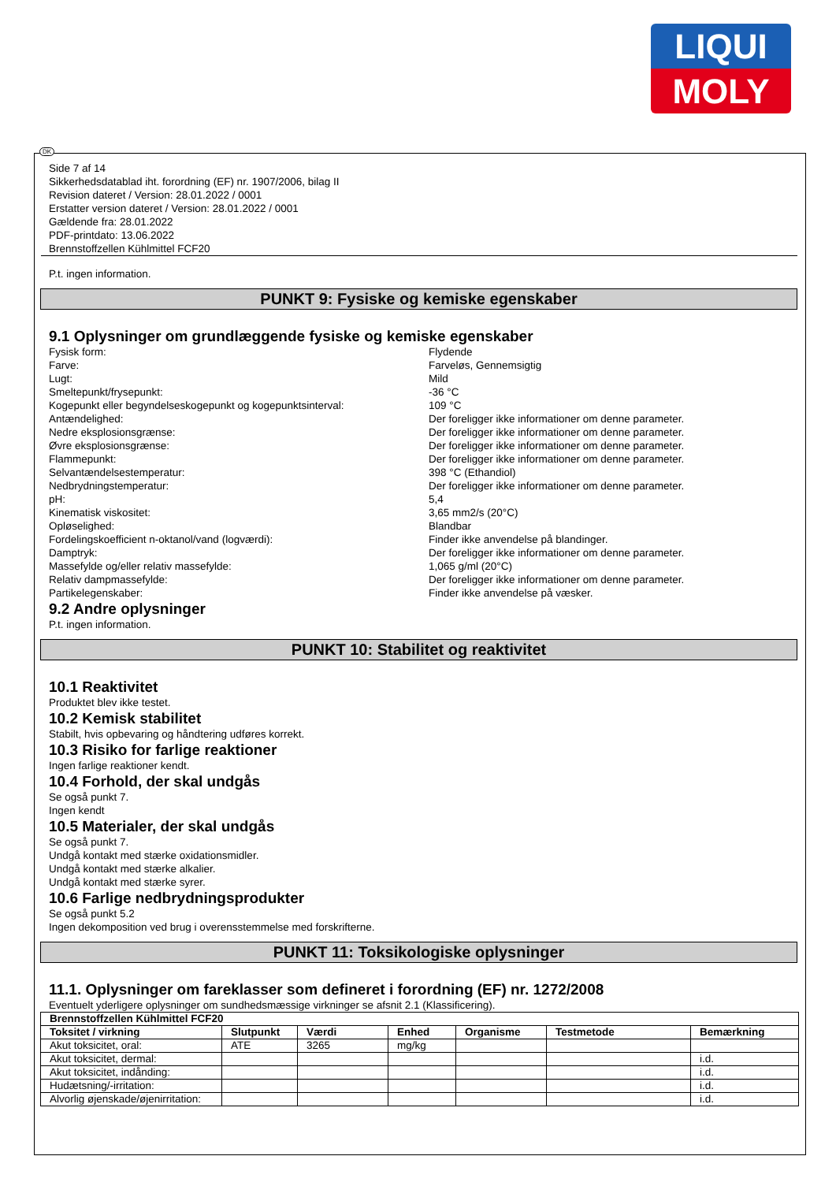LIQUI
MOLY
Side 7 af 14
Sikkerhedsdatablad iht. forordning (EF) nr. 1907/2006, bilag II
Revision dateret / Version: 28.01.2022 / 0001
Erstatter version dateret / Version: 28.01.2022 / 0001
Gældende fra: 28.01.2022
PDF-printdato: 13.06.2022
Brennstoffzellen Kühlmittel FCF20
P.t. ingen information.
PUNKT 9: Fysiske og kemiske egenskaber
9.1 Oplysninger om grundlæggende fysiske og kemiske egenskaber
Fysisk form: Flydende Farve: Farveløs, Gennemsigtig Lugt: Mild Smeltepunkt/frysepunkt: -36 °C Kogepunkt eller begyndelseskogepunkt og kogepunktsinterval: 109 °C Antændelighed: Der foreligger ikke informationer om denne parameter. Nedre eksplosionsgrænse: Der foreligger ikke informationer om denne parameter. Øvre eksplosionsgrænse: Der foreligger ikke informationer om denne parameter. Flammepunkt: Der foreligger ikke informationer om denne parameter. Selvantændelsestemperatur: 398 °C (Ethandiol) Nedbrydningstemperatur: Der foreligger ikke informationer om denne parameter. pH: 5,4 Kinematisk viskositet: 3,65 mm2/s (20°C) Opløselighed: Blandbar Fordelingskoefficient n-oktanol/vand (logværdi): Finder ikke anvendelse på blandinger. Damptryk: Der foreligger ikke informationer om denne parameter. Massefylde og/eller relativ massefylde: 1,065 g/ml (20°C) Relativ dampmassefylde: Der foreligger ikke informationer om denne parameter. Partikelegenskaber: Finder ikke anvendelse på væsker.
9.2 Andre oplysninger
P.t. ingen information.
PUNKT 10: Stabilitet og reaktivitet
10.1 Reaktivitet
Produktet blev ikke testet.
10.2 Kemisk stabilitet
Stabilt, hvis opbevaring og håndtering udføres korrekt.
10.3 Risiko for farlige reaktioner
Ingen farlige reaktioner kendt.
10.4 Forhold, der skal undgås
Se også punkt 7.
Ingen kendt
10.5 Materialer, der skal undgås
Se også punkt 7.
Undgå kontakt med stærke oxidationsmidler.
Undgå kontakt med stærke alkalier.
Undgå kontakt med stærke syrer.
10.6 Farlige nedbrydningsprodukter
Se også punkt 5.2
Ingen dekomposition ved brug i overensstemmelse med forskrifterne.
PUNKT 11: Toksikologiske oplysninger
11.1. Oplysninger om fareklasser som defineret i forordning (EF) nr. 1272/2008
Eventuelt yderligere oplysninger om sundhedsmæssige virkninger se afsnit 2.1 (Klassificering).
| Brennstoffzellen Kühlmittel FCF20 | | | | | | |
| --- | --- | --- | --- | --- | --- | --- |
| Toksitet / virkning | Slutpunkt | Værdi | Enhed | Organisme | Testmetode | Bemærkning |
| Akut toksicitet, oral: | ATE | 3265 | mg/kg | | | |
| Akut toksicitet, dermal: | | | | | | i.d. |
| Akut toksicitet, indånding: | | | | | | i.d. |
| Hudætsning/-irritation: | | | | | | i.d. |
| Alvorlig øjenskade/øjenirritation: | | | | | | i.d. |
DK